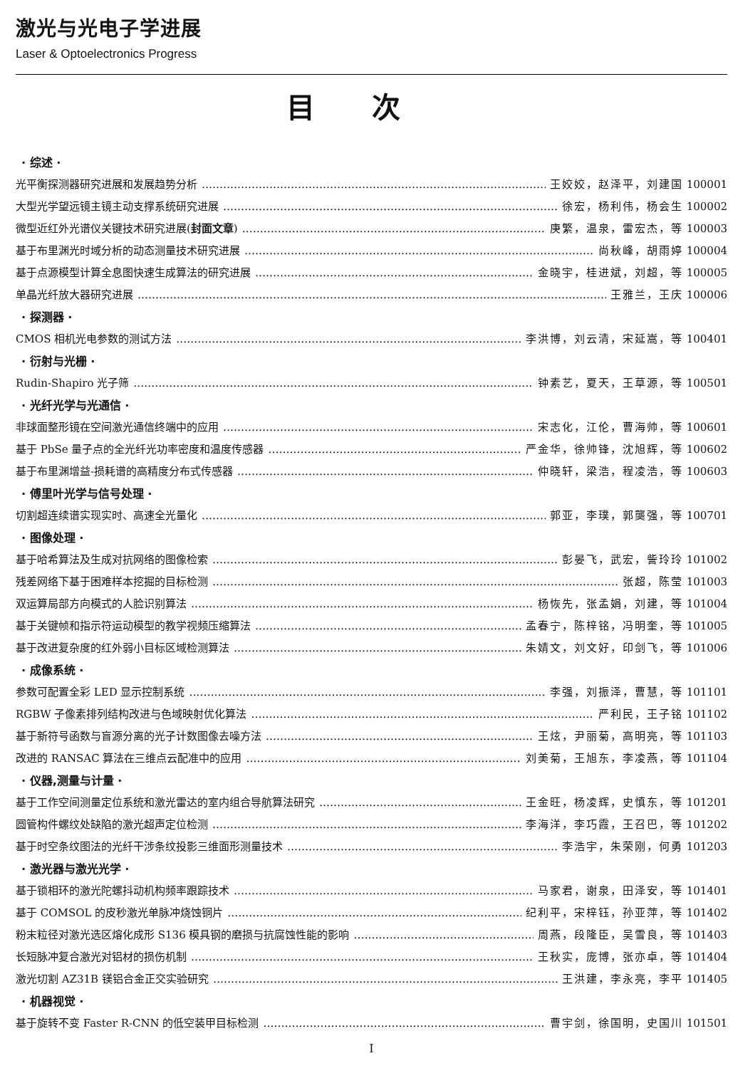激光与光电子学进展
Laser & Optoelectronics Progress
目次
· 综述 ·
光平衡探测器研究进展和发展趋势分析 王姣姣，赵泽平，刘建国 100001
大型光学望远镜主镜主动支撑系统研究进展 徐宏，杨利伟，杨会生 100002
微型近红外光谱仪关键技术研究进展(封面文章) 庚繁，温泉，雷宏杰，等 100003
基于布里渊光时域分析的动态测量技术研究进展 尚秋峰，胡雨婷 100004
基于点源模型计算全息图快速生成算法的研究进展 金晓宇，桂进斌，刘超，等 100005
单晶光纤放大器研究进展 王雅兰，王庆 100006
· 探测器 ·
CMOS 相机光电参数的测试方法 李洪博，刘云清，宋延嵩，等 100401
· 衍射与光栅 ·
Rudin-Shapiro 光子筛 钟素艺，夏天，王草源，等 100501
· 光纤光学与光通信 ·
非球面整形镜在空间激光通信终端中的应用 宋志化，江伦，曹海帅，等 100601
基于 PbSe 量子点的全光纤光功率密度和温度传感器 严金华，徐帅锋，沈旭辉，等 100602
基于布里渊增益-损耗谱的高精度分布式传感器 仲晓轩，梁浩，程凌浩，等 100603
· 傅里叶光学与信号处理 ·
切割超连续谱实现实时、高速全光量化 郭亚，李璞，郭龑强，等 100701
· 图像处理 ·
基于哈希算法及生成对抗网络的图像检索 彭晏飞，武宏，訾玲玲 101002
残差网络下基于困难样本挖掘的目标检测 张超，陈莹 101003
双运算局部方向模式的人脸识别算法 杨恢先，张孟娟，刘建，等 101004
基于关键帧和指示符运动模型的教学视频压缩算法 孟春宁，陈梓铭，冯明奎，等 101005
基于改进复杂度的红外弱小目标区域检测算法 朱婧文，刘文好，印剑飞，等 101006
· 成像系统 ·
参数可配置全彩 LED 显示控制系统 李强，刘振泽，曹慧，等 101101
RGBW 子像素排列结构改进与色域映射优化算法 严利民，王子铭 101102
基于新符号函数与盲源分离的光子计数图像去噪方法 王炫，尹丽菊，高明亮，等 101103
改进的 RANSAC 算法在三维点云配准中的应用 刘美菊，王旭东，李凌燕，等 101104
· 仪器,测量与计量 ·
基于工作空间测量定位系统和激光雷达的室内组合导航算法研究 王金旺，杨凌辉，史慎东，等 101201
圆管构件螺纹处缺陷的激光超声定位检测 李海洋，李巧霞，王召巴，等 101202
基于时空条纹图法的光纤干涉条纹投影三维面形测量技术 李浩宇，朱荣刚，何勇 101203
· 激光器与激光光学 ·
基于锁相环的激光陀螺抖动机构频率跟踪技术 马家君，谢泉，田泽安，等 101401
基于 COMSOL 的皮秒激光单脉冲烧蚀铜片 纪利平，宋梓钰，孙亚萍，等 101402
粉末粒径对激光选区熔化成形 S136 模具钢的磨损与抗腐蚀性能的影响 周燕，段隆臣，吴雪良，等 101403
长短脉冲复合激光对铝材的损伤机制 王秋实，庞博，张亦卓，等 101404
激光切割 AZ31B 镁铝合金正交实验研究 王洪建，李永亮，李平 101405
· 机器视觉 ·
基于旋转不变 Faster R-CNN 的低空装甲目标检测 曹宇剑，徐国明，史国川 101501
I